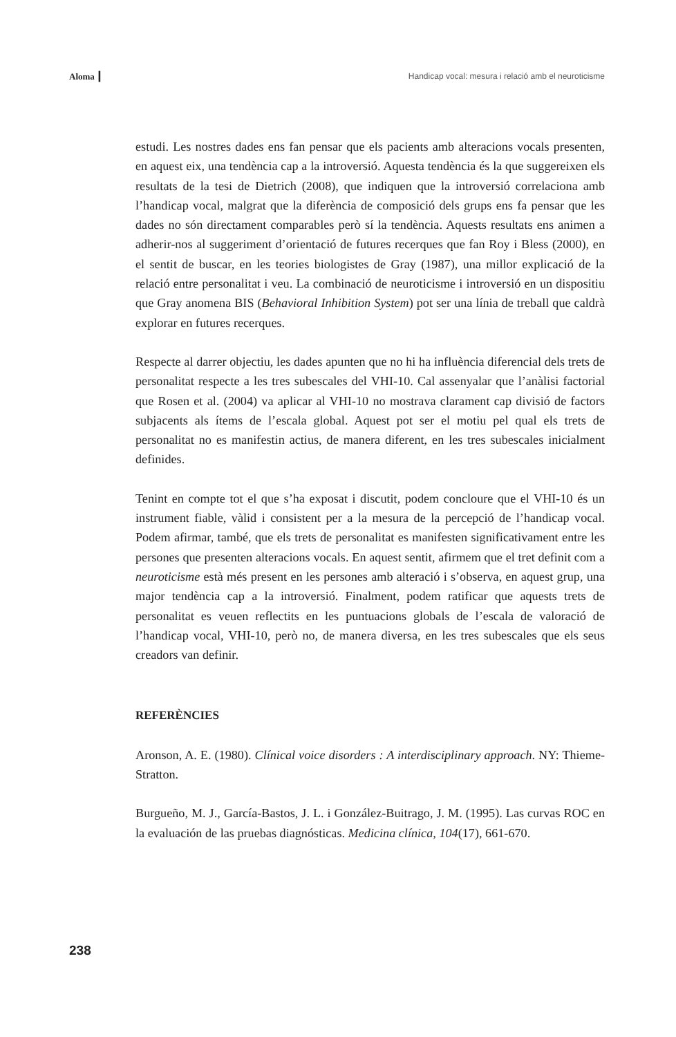Aloma ┃ Handicap vocal: mesura i relació amb el neuroticisme
estudi. Les nostres dades ens fan pensar que els pacients amb alteracions vocals presenten, en aquest eix, una tendència cap a la introversió. Aquesta tendència és la que suggereixen els resultats de la tesi de Dietrich (2008), que indiquen que la introversió correlaciona amb l’handicap vocal, malgrat que la diferència de composició dels grups ens fa pensar que les dades no són directament comparables però sí la tendència. Aquests resultats ens animen a adherir-nos al suggeriment d’orientació de futures recerques que fan Roy i Bless (2000), en el sentit de buscar, en les teories biologistes de Gray (1987), una millor explicació de la relació entre personalitat i veu. La combinació de neuroticisme i introversió en un dispositiu que Gray anomena BIS (Behavioral Inhibition System) pot ser una línia de treball que caldrà explorar en futures recerques.
Respecte al darrer objectiu, les dades apunten que no hi ha influència diferencial dels trets de personalitat respecte a les tres subescales del VHI-10. Cal assenyalar que l’anàlisi factorial que Rosen et al. (2004) va aplicar al VHI-10 no mostrava clarament cap divisió de factors subjacents als ítems de l’escala global. Aquest pot ser el motiu pel qual els trets de personalitat no es manifestin actius, de manera diferent, en les tres subescales inicialment definides.
Tenint en compte tot el que s’ha exposat i discutit, podem concloure que el VHI-10 és un instrument fiable, vàlid i consistent per a la mesura de la percepció de l’handicap vocal. Podem afirmar, també, que els trets de personalitat es manifesten significativament entre les persones que presenten alteracions vocals. En aquest sentit, afirmem que el tret definit com a neuroticisme està més present en les persones amb alteració i s’observa, en aquest grup, una major tendència cap a la introversió. Finalment, podem ratificar que aquests trets de personalitat es veuen reflectits en les puntuacions globals de l’escala de valoració de l’handicap vocal, VHI-10, però no, de manera diversa, en les tres subescales que els seus creadors van definir.
REFERÈNCIES
Aronson, A. E. (1980). Clínical voice disorders : A interdisciplinary approach. NY: Thieme-Stratton.
Burgueño, M. J., García-Bastos, J. L. i González-Buitrago, J. M. (1995). Las curvas ROC en la evaluación de las pruebas diagnósticas. Medicina clínica, 104(17), 661-670.
238